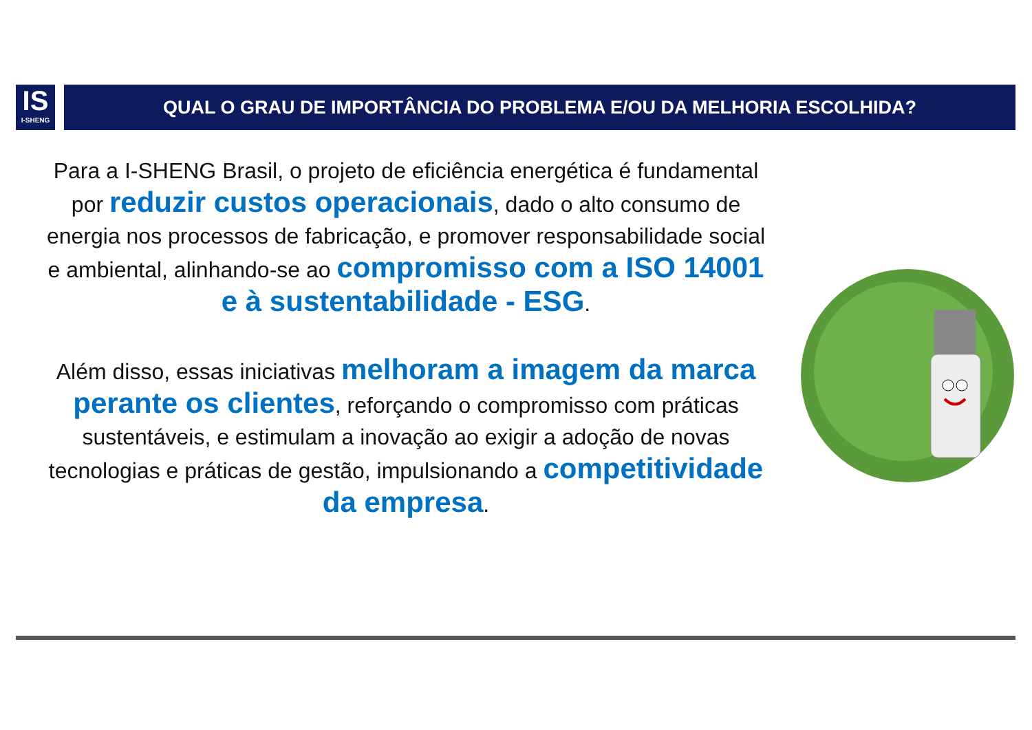IS
I-SHENG
QUAL O GRAU DE IMPORTÂNCIA DO PROBLEMA E/OU DA MELHORIA ESCOLHIDA?
Para a I-SHENG Brasil, o projeto de eficiência energética é fundamental por reduzir custos operacionais, dado o alto consumo de energia nos processos de fabricação, e promover responsabilidade social e ambiental, alinhando-se ao compromisso com a ISO 14001 e à sustentabilidade - ESG.
Além disso, essas iniciativas melhoram a imagem da marca perante os clientes, reforçando o compromisso com práticas sustentáveis, e estimulam a inovação ao exigir a adoção de novas tecnologias e práticas de gestão, impulsionando a competitividade da empresa.